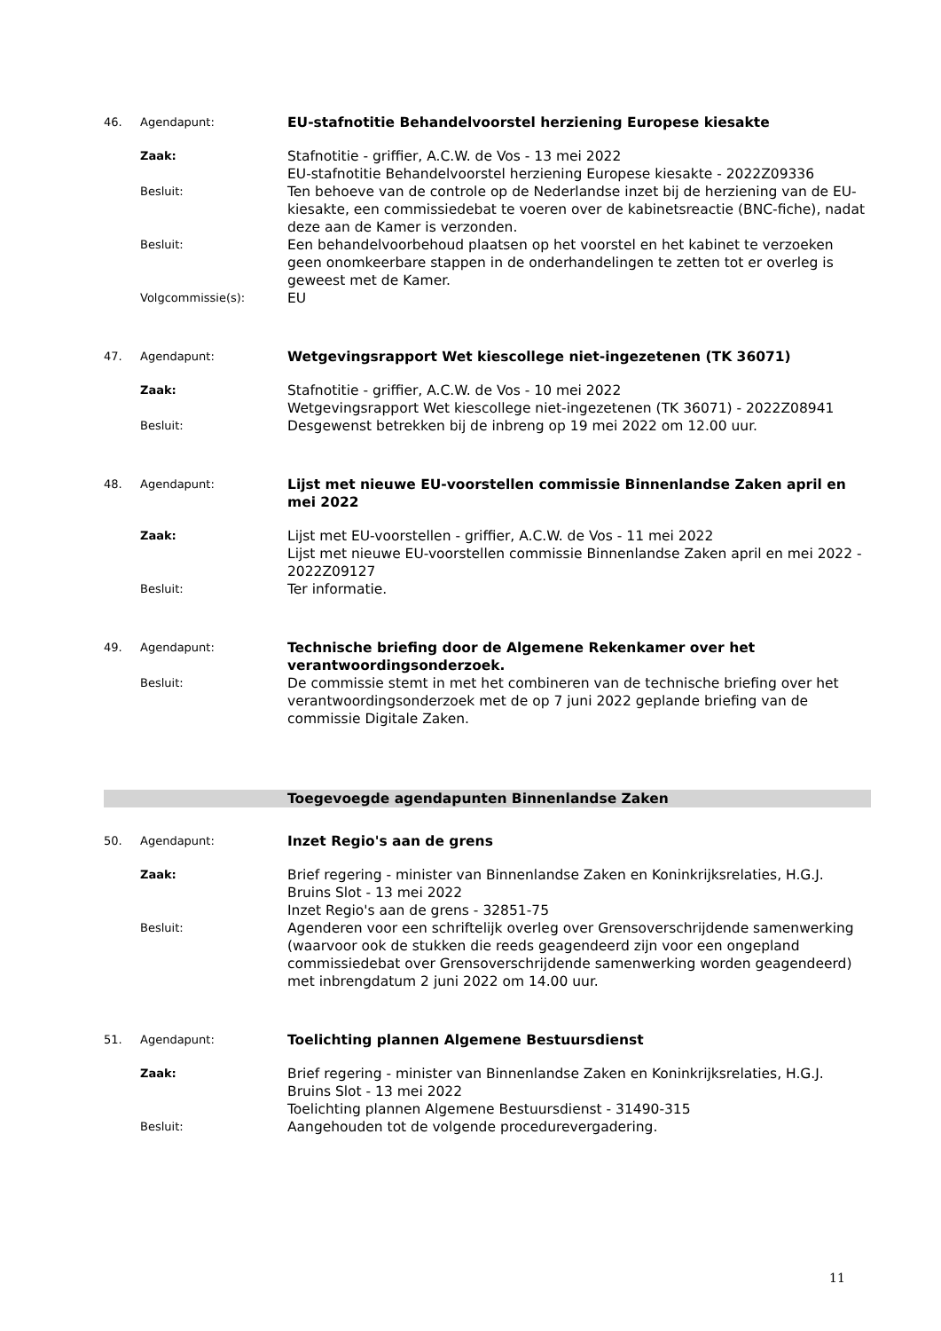46. Agendapunt:
EU-stafnotitie Behandelvoorstel herziening Europese kiesakte
Zaak:
Stafnotitie - griffier, A.C.W. de Vos - 13 mei 2022
EU-stafnotitie Behandelvoorstel herziening Europese kiesakte - 2022Z09336
Besluit:
Ten behoeve van de controle op de Nederlandse inzet bij de herziening van de EU-kiesakte, een commissiedebat te voeren over de kabinetsreactie (BNC-fiche), nadat deze aan de Kamer is verzonden.
Besluit:
Een behandelvoorbehoud plaatsen op het voorstel en het kabinet te verzoeken geen onomkeerbare stappen in de onderhandelingen te zetten tot er overleg is geweest met de Kamer.
Volgcommissie(s):
EU
47. Agendapunt:
Wetgevingsrapport Wet kiescollege niet-ingezetenen (TK 36071)
Zaak:
Stafnotitie - griffier, A.C.W. de Vos - 10 mei 2022
Wetgevingsrapport Wet kiescollege niet-ingezetenen (TK 36071) - 2022Z08941
Besluit:
Desgewenst betrekken bij de inbreng op 19 mei 2022 om 12.00 uur.
48. Agendapunt:
Lijst met nieuwe EU-voorstellen commissie Binnenlandse Zaken april en mei 2022
Zaak:
Lijst met EU-voorstellen - griffier, A.C.W. de Vos - 11 mei 2022
Lijst met nieuwe EU-voorstellen commissie Binnenlandse Zaken april en mei 2022 - 2022Z09127
Besluit:
Ter informatie.
49. Agendapunt:
Technische briefing door de Algemene Rekenkamer over het verantwoordingsonderzoek.
Besluit:
De commissie stemt in met het combineren van de technische briefing over het verantwoordingsonderzoek met de op 7 juni 2022 geplande briefing van de commissie Digitale Zaken.
Toegevoegde agendapunten Binnenlandse Zaken
50. Agendapunt:
Inzet Regio's aan de grens
Zaak:
Brief regering - minister van Binnenlandse Zaken en Koninkrijksrelaties, H.G.J. Bruins Slot - 13 mei 2022
Inzet Regio's aan de grens - 32851-75
Besluit:
Agenderen voor een schriftelijk overleg over Grensoverschrijdende samenwerking (waarvoor ook de stukken die reeds geagendeerd zijn voor een ongepland commissiedebat over Grensoverschrijdende samenwerking worden geagendeerd) met inbrengdatum 2 juni 2022 om 14.00 uur.
51. Agendapunt:
Toelichting plannen Algemene Bestuursdienst
Zaak:
Brief regering - minister van Binnenlandse Zaken en Koninkrijksrelaties, H.G.J. Bruins Slot - 13 mei 2022
Toelichting plannen Algemene Bestuursdienst - 31490-315
Besluit:
Aangehouden tot de volgende procedurevergadering.
11